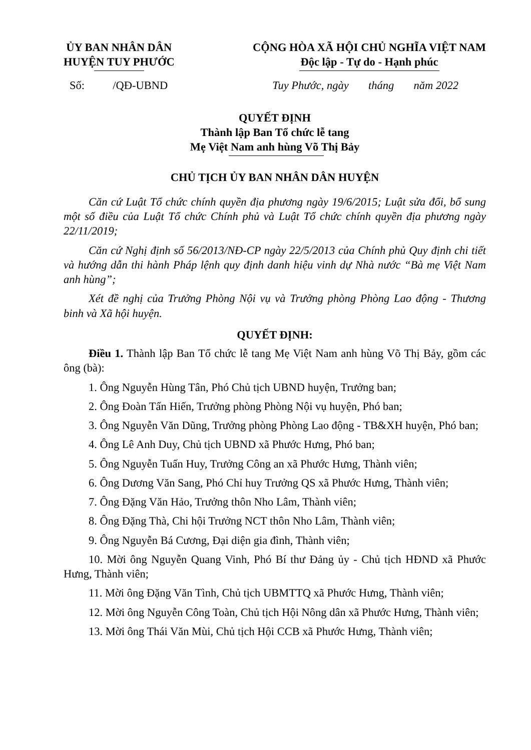ỦY BAN NHÂN DÂN
HUYỆN TUY PHƯỚC
CỘNG HÒA XÃ HỘI CHỦ NGHĨA VIỆT NAM
Độc lập - Tự do - Hạnh phúc
Số: /QĐ-UBND Tuy Phước, ngày tháng năm 2022
QUYẾT ĐỊNH
Thành lập Ban Tổ chức lễ tang
Mẹ Việt Nam anh hùng Võ Thị Bảy
CHỦ TỊCH ỦY BAN NHÂN DÂN HUYỆN
Căn cứ Luật Tổ chức chính quyền địa phương ngày 19/6/2015; Luật sửa đổi, bổ sung một số điều của Luật Tổ chức Chính phủ và Luật Tổ chức chính quyền địa phương ngày 22/11/2019;
Căn cứ Nghị định số 56/2013/NĐ-CP ngày 22/5/2013 của Chính phủ Quy định chi tiết và hướng dẫn thi hành Pháp lệnh quy định danh hiệu vinh dự Nhà nước “Bà mẹ Việt Nam anh hùng”;
Xét đề nghị của Trưởng Phòng Nội vụ và Trưởng phòng Phòng Lao động - Thương binh và Xã hội huyện.
QUYẾT ĐỊNH:
Điều 1. Thành lập Ban Tổ chức lễ tang Mẹ Việt Nam anh hùng Võ Thị Bảy, gồm các ông (bà):
1. Ông Nguyễn Hùng Tân, Phó Chủ tịch UBND huyện, Trưởng ban;
2. Ông Đoàn Tấn Hiến, Trưởng phòng Phòng Nội vụ huyện, Phó ban;
3. Ông Nguyễn Văn Dũng, Trưởng phòng Phòng Lao động - TB&XH huyện, Phó ban;
4. Ông Lê Anh Duy, Chủ tịch UBND xã Phước Hưng, Phó ban;
5. Ông Nguyễn Tuấn Huy, Trưởng Công an xã Phước Hưng, Thành viên;
6. Ông Dương Văn Sang, Phó Chỉ huy Trưởng QS xã Phước Hưng, Thành viên;
7. Ông Đặng Văn Hảo, Trưởng thôn Nho Lâm, Thành viên;
8. Ông Đặng Thà, Chi hội Trưởng NCT thôn Nho Lâm, Thành viên;
9. Ông Nguyễn Bá Cương, Đại diện gia đình, Thành viên;
10. Mời ông Nguyễn Quang Vinh, Phó Bí thư Đảng ủy - Chủ tịch HĐND xã Phước Hưng, Thành viên;
11. Mời ông Đặng Văn Tình, Chủ tịch UBMTTQ xã Phước Hưng, Thành viên;
12. Mời ông Nguyễn Công Toàn, Chủ tịch Hội Nông dân xã Phước Hưng, Thành viên;
13. Mời ông Thái Văn Mùi, Chủ tịch Hội CCB xã Phước Hưng, Thành viên;